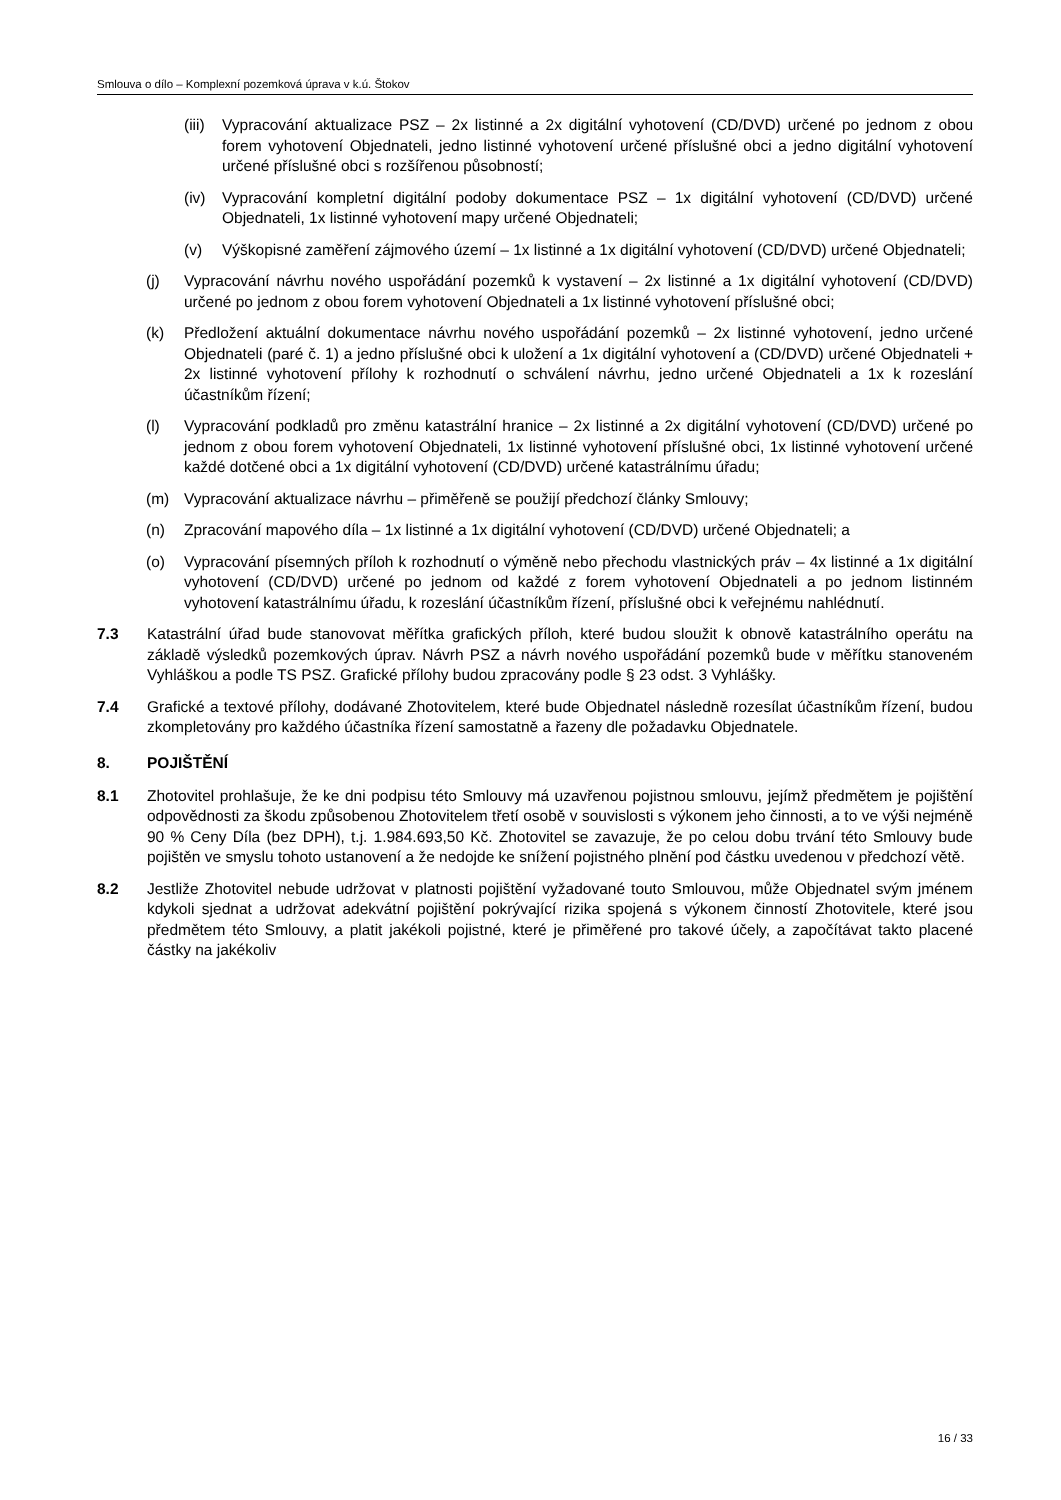Smlouva o dílo – Komplexní pozemková úprava v k.ú. Štokov
(iii) Vypracování aktualizace PSZ – 2x listinné a 2x digitální vyhotovení (CD/DVD) určené po jednom z obou forem vyhotovení Objednateli, jedno listinné vyhotovení určené příslušné obci a jedno digitální vyhotovení určené příslušné obci s rozšířenou působností;
(iv) Vypracování kompletní digitální podoby dokumentace PSZ – 1x digitální vyhotovení (CD/DVD) určené Objednateli, 1x listinné vyhotovení mapy určené Objednateli;
(v) Výškopisné zaměření zájmového území – 1x listinné a 1x digitální vyhotovení (CD/DVD) určené Objednateli;
(j) Vypracování návrhu nového uspořádání pozemků k vystavení – 2x listinné a 1x digitální vyhotovení (CD/DVD) určené po jednom z obou forem vyhotovení Objednateli a 1x listinné vyhotovení příslušné obci;
(k) Předložení aktuální dokumentace návrhu nového uspořádání pozemků – 2x listinné vyhotovení, jedno určené Objednateli (paré č. 1) a jedno příslušné obci k uložení a 1x digitální vyhotovení a (CD/DVD) určené Objednateli + 2x listinné vyhotovení přílohy k rozhodnutí o schválení návrhu, jedno určené Objednateli a 1x k rozeslání účastníkům řízení;
(l) Vypracování podkladů pro změnu katastrální hranice – 2x listinné a 2x digitální vyhotovení (CD/DVD) určené po jednom z obou forem vyhotovení Objednateli, 1x listinné vyhotovení příslušné obci, 1x listinné vyhotovení určené každé dotčené obci a 1x digitální vyhotovení (CD/DVD) určené katastrálnímu úřadu;
(m) Vypracování aktualizace návrhu – přiměřeně se použijí předchozí články Smlouvy;
(n) Zpracování mapového díla – 1x listinné a 1x digitální vyhotovení (CD/DVD) určené Objednateli; a
(o) Vypracování písemných příloh k rozhodnutí o výměně nebo přechodu vlastnických práv – 4x listinné a 1x digitální vyhotovení (CD/DVD) určené po jednom od každé z forem vyhotovení Objednateli a po jednom listinném vyhotovení katastrálnímu úřadu, k rozeslání účastníkům řízení, příslušné obci k veřejnému nahlédnutí.
7.3 Katastrální úřad bude stanovovat měřítka grafických příloh, které budou sloužit k obnově katastrálního operátu na základě výsledků pozemkových úprav. Návrh PSZ a návrh nového uspořádání pozemků bude v měřítku stanoveném Vyhláškou a podle TS PSZ. Grafické přílohy budou zpracovány podle § 23 odst. 3 Vyhlášky.
7.4 Grafické a textové přílohy, dodávané Zhotovitelem, které bude Objednatel následně rozesílat účastníkům řízení, budou zkompletovány pro každého účastníka řízení samostatně a řazeny dle požadavku Objednatele.
8. POJIŠTĚNÍ
8.1 Zhotovitel prohlašuje, že ke dni podpisu této Smlouvy má uzavřenou pojistnou smlouvu, jejímž předmětem je pojištění odpovědnosti za škodu způsobenou Zhotovitelem třetí osobě v souvislosti s výkonem jeho činnosti, a to ve výši nejméně 90 % Ceny Díla (bez DPH), t.j. 1.984.693,50 Kč. Zhotovitel se zavazuje, že po celou dobu trvání této Smlouvy bude pojištěn ve smyslu tohoto ustanovení a že nedojde ke snížení pojistného plnění pod částku uvedenou v předchozí větě.
8.2 Jestliže Zhotovitel nebude udržovat v platnosti pojištění vyžadované touto Smlouvou, může Objednatel svým jménem kdykoli sjednat a udržovat adekvátní pojištění pokrývající rizika spojená s výkonem činností Zhotovitele, které jsou předmětem této Smlouvy, a platit jakékoli pojistné, které je přiměřené pro takové účely, a započítávat takto placené částky na jakékoliv
16 / 33